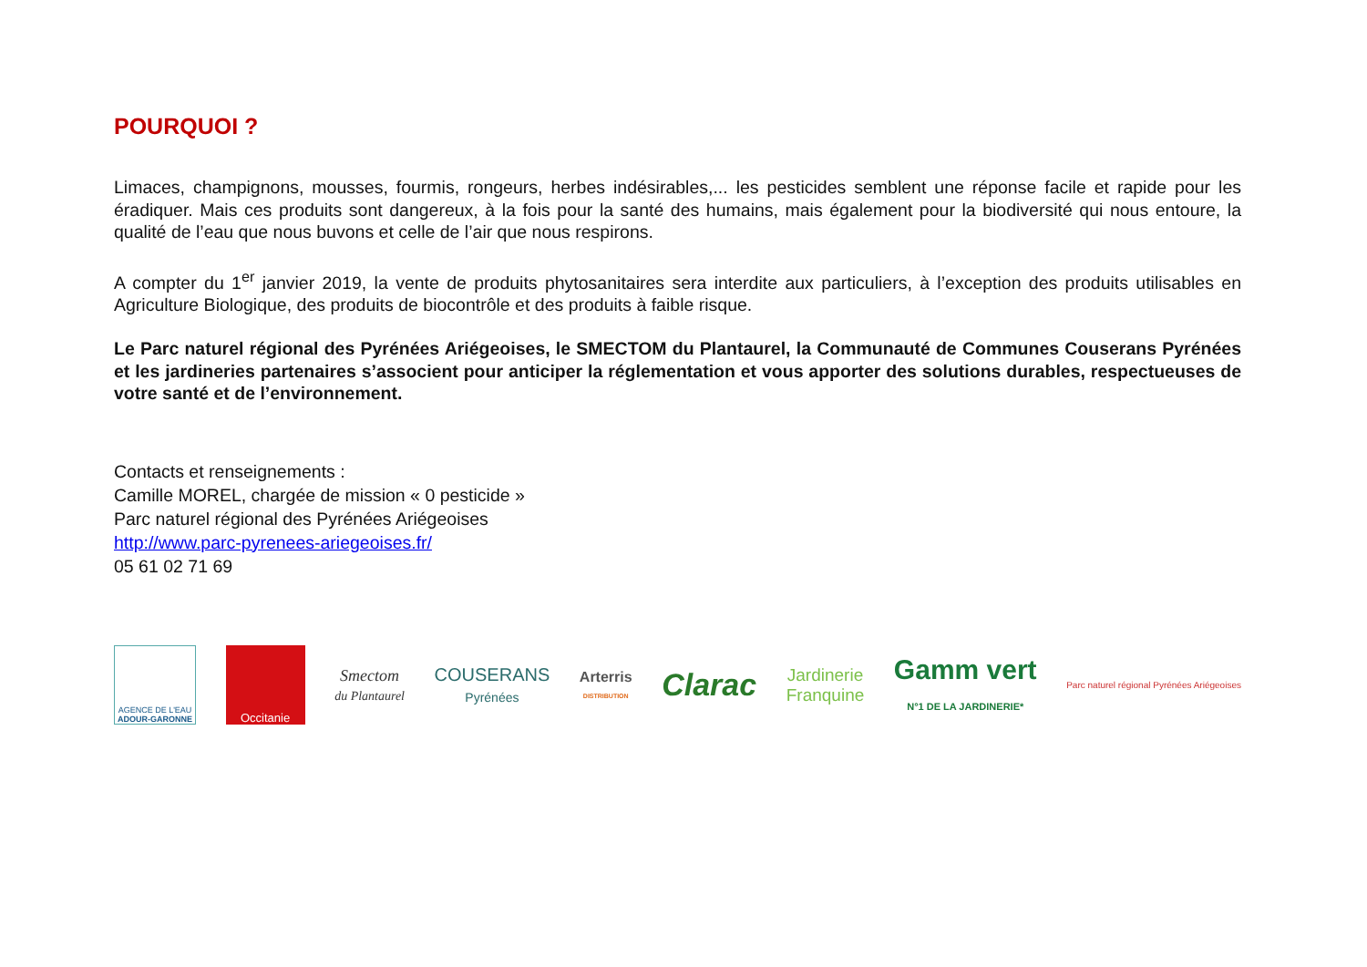POURQUOI ?
Limaces, champignons, mousses, fourmis, rongeurs, herbes indésirables,... les pesticides semblent une réponse facile et rapide pour les éradiquer. Mais ces produits sont dangereux, à la fois pour la santé des humains, mais également pour la biodiversité qui nous entoure, la qualité de l’eau que nous buvons et celle de l’air que nous respirons.
A compter du 1<sup>er</sup> janvier 2019, la vente de produits phytosanitaires sera interdite aux particuliers, à l’exception des produits utilisables en Agriculture Biologique, des produits de biocontrôle et des produits à faible risque.
Le Parc naturel régional des Pyrénées Ariégeoises, le SMECTOM du Plantaurel, la Communauté de Communes Couserans Pyrénées et les jardineries partenaires s’associent pour anticiper la réglementation et vous apporter des solutions durables, respectueuses de votre santé et de l’environnement.
Contacts et renseignements :
Camille MOREL, chargée de mission « 0 pesticide »
Parc naturel régional des Pyrénées Ariégeoises
http://www.parc-pyrenees-ariegeoises.fr/
05 61 02 71 69
AGENCE DE L'EAU
ADOUR-GARONNE
Occitanie
Smectom
du Plantaurel
COUSERANS
Pyrénées
Arterris
DISTRIBUTION
Clarac
Jardinerie
Franquine
Gamm vert
N°1 DE LA JARDINERIE*
Parc naturel régional Pyrénées Ariégeoises